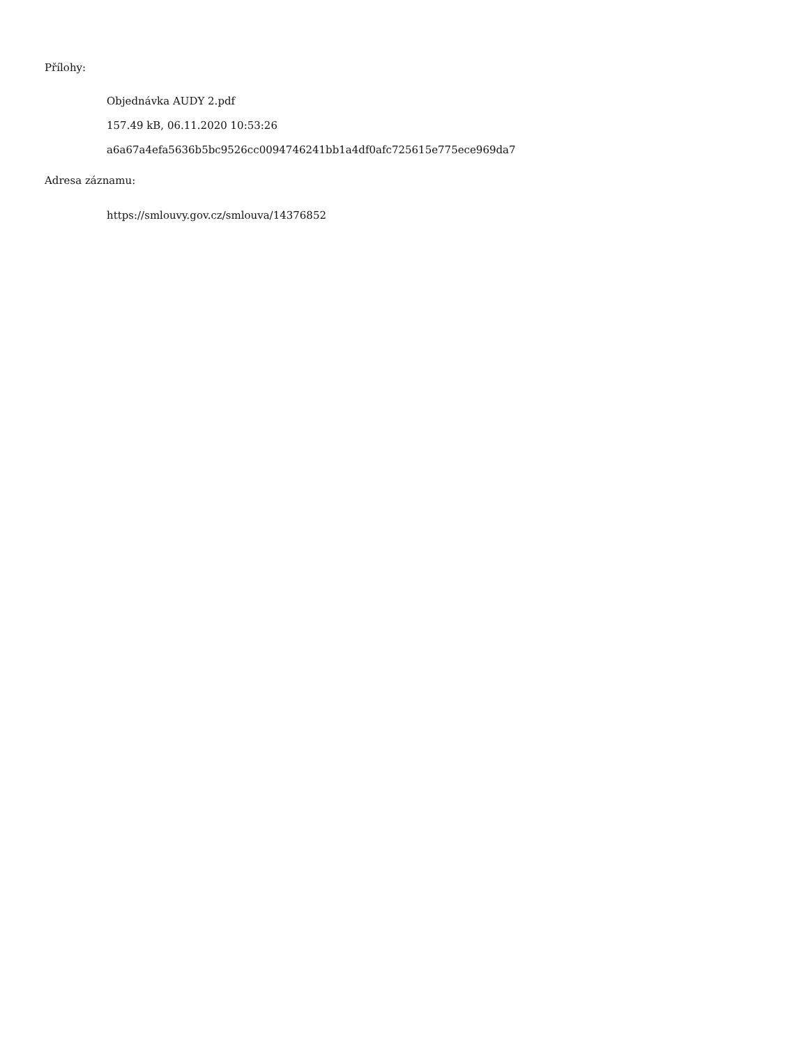Přílohy:
Objednávka AUDY 2.pdf
157.49 kB, 06.11.2020 10:53:26
a6a67a4efa5636b5bc9526cc0094746241bb1a4df0afc725615e775ece969da7
Adresa záznamu:
https://smlouvy.gov.cz/smlouva/14376852